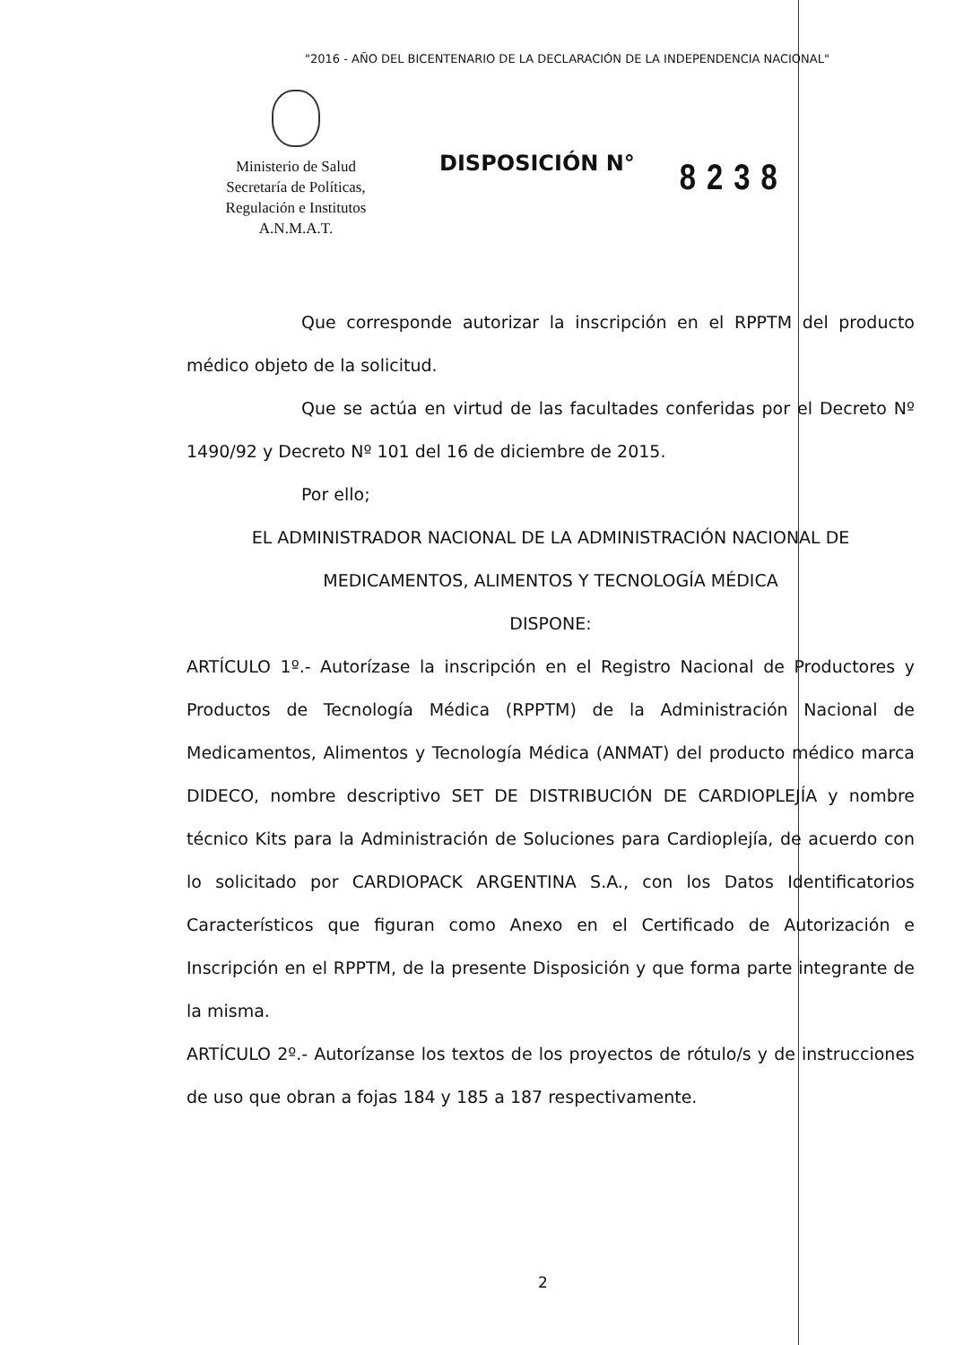"2016 - AÑO DEL BICENTENARIO DE LA DECLARACIÓN DE LA INDEPENDENCIA NACIONAL"
Ministerio de Salud
Secretaría de Políticas,
Regulación e Institutos
A.N.M.A.T.
DISPOSICIÓN N°
8238
Que corresponde autorizar la inscripción en el RPPTM del producto médico objeto de la solicitud.
Que se actúa en virtud de las facultades conferidas por el Decreto Nº 1490/92 y Decreto Nº 101 del 16 de diciembre de 2015.
Por ello;
EL ADMINISTRADOR NACIONAL DE LA ADMINISTRACIÓN NACIONAL DE
MEDICAMENTOS, ALIMENTOS Y TECNOLOGÍA MÉDICA
DISPONE:
ARTÍCULO 1º.- Autorízase la inscripción en el Registro Nacional de Productores y Productos de Tecnología Médica (RPPTM) de la Administración Nacional de Medicamentos, Alimentos y Tecnología Médica (ANMAT) del producto médico marca DIDECO, nombre descriptivo SET DE DISTRIBUCIÓN DE CARDIOPLEJÍA y nombre técnico Kits para la Administración de Soluciones para Cardioplejía, de acuerdo con lo solicitado por CARDIOPACK ARGENTINA S.A., con los Datos Identificatorios Característicos que figuran como Anexo en el Certificado de Autorización e Inscripción en el RPPTM, de la presente Disposición y que forma parte integrante de la misma.
ARTÍCULO 2º.- Autorízanse los textos de los proyectos de rótulo/s y de instrucciones de uso que obran a fojas 184 y 185 a 187 respectivamente.
2